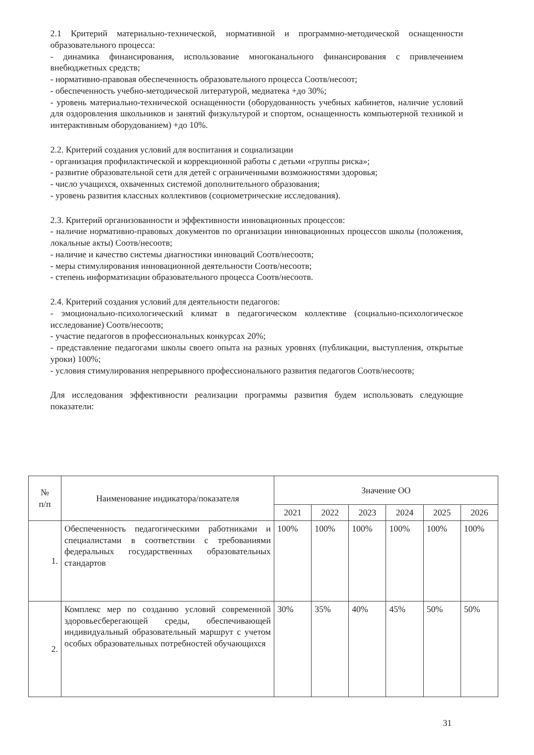2.1 Критерий материально-технической, нормативной и программно-методической оснащенности образовательного процесса:
- динамика финансирования, использование многоканального финансирования с привлечением внебюджетных средств;
- нормативно-правовая обеспеченность образовательного процесса Соотв/несоот;
- обеспеченность учебно-методической литературой, медиатека +до 30%;
- уровень материально-технической оснащенности (оборудованность учебных кабинетов, наличие условий для оздоровления школьников и занятий физкультурой и спортом, оснащенность компьютерной техникой и интерактивным оборудованием) +до 10%.
2.2. Критерий создания условий для воспитания и социализации
- организация профилактической и коррекционной работы с детьми «группы риска»;
- развитие образовательной сети для детей с ограниченными возможностями здоровья;
- число учащихся, охваченных системой дополнительного образования;
- уровень развития классных коллективов (социометрические исследования).
2.3. Критерий организованности и эффективности инновационных процессов:
- наличие нормативно-правовых документов по организации инновационных процессов школы (положения, локальные акты) Соотв/несоотв;
- наличие и качество системы диагностики инноваций Соотв/несоотв;
- меры стимулирования инновационной деятельности Соотв/несоотв;
- степень информатизации образовательного процесса Соотв/несоотв.
2.4. Критерий создания условий для деятельности педагогов:
- эмоционально-психологический климат в педагогическом коллективе (социально-психологическое исследование) Соотв/несоотв;
- участие педагогов в профессиональных конкурсах 20%;
- представление педагогами школы своего опыта на разных уровнях (публикации, выступления, открытые уроки) 100%;
- условия стимулирования непрерывного профессионального развития педагогов Соотв/несоотв;
Для исследования эффективности реализации программы развития будем использовать следующие показатели:
| № п/п | Наименование индикатора/показателя | Значение ОО | | | | | |
| --- | --- | --- | --- | --- | --- | --- | --- |
| | | 2021 | 2022 | 2023 | 2024 | 2025 | 2026 |
| 1. | Обеспеченность педагогическими работниками и специалистами в соответствии с требованиями федеральных государственных образовательных стандартов | 100% | 100% | 100% | 100% | 100% | 100% |
| 2. | Комплекс мер по созданию условий современной здоровьесберегающей среды, обеспечивающей индивидуальный образовательный маршрут с учетом особых образовательных потребностей обучающихся | 30% | 35% | 40% | 45% | 50% | 50% |
31